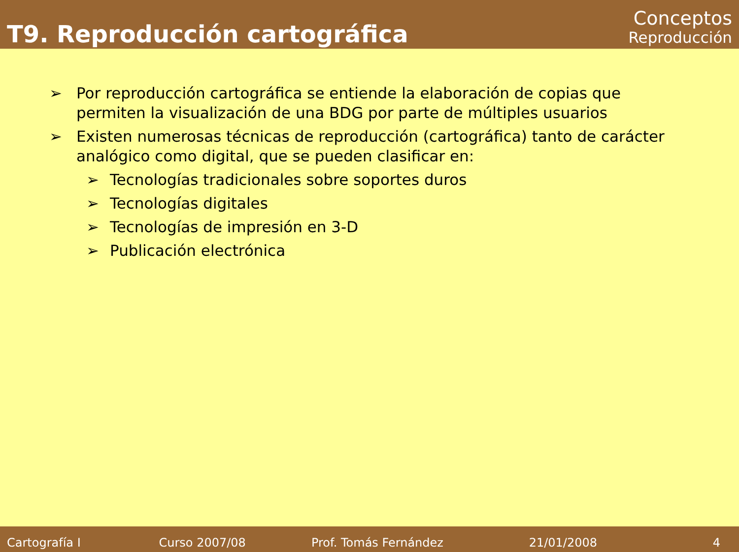T9. Reproducción cartográfica
Conceptos
Reproducción
➢ Por reproducción cartográfica se entiende la elaboración de copias que permiten la visualización de una BDG por parte de múltiples usuarios
➢ Existen numerosas técnicas de reproducción (cartográfica) tanto de carácter analógico como digital, que se pueden clasificar en:
➢ Tecnologías tradicionales sobre soportes duros
➢ Tecnologías digitales
➢ Tecnologías de impresión en 3-D
➢ Publicación electrónica
Cartografía I Curso 2007/08 Prof. Tomás Fernández 21/01/2008 4